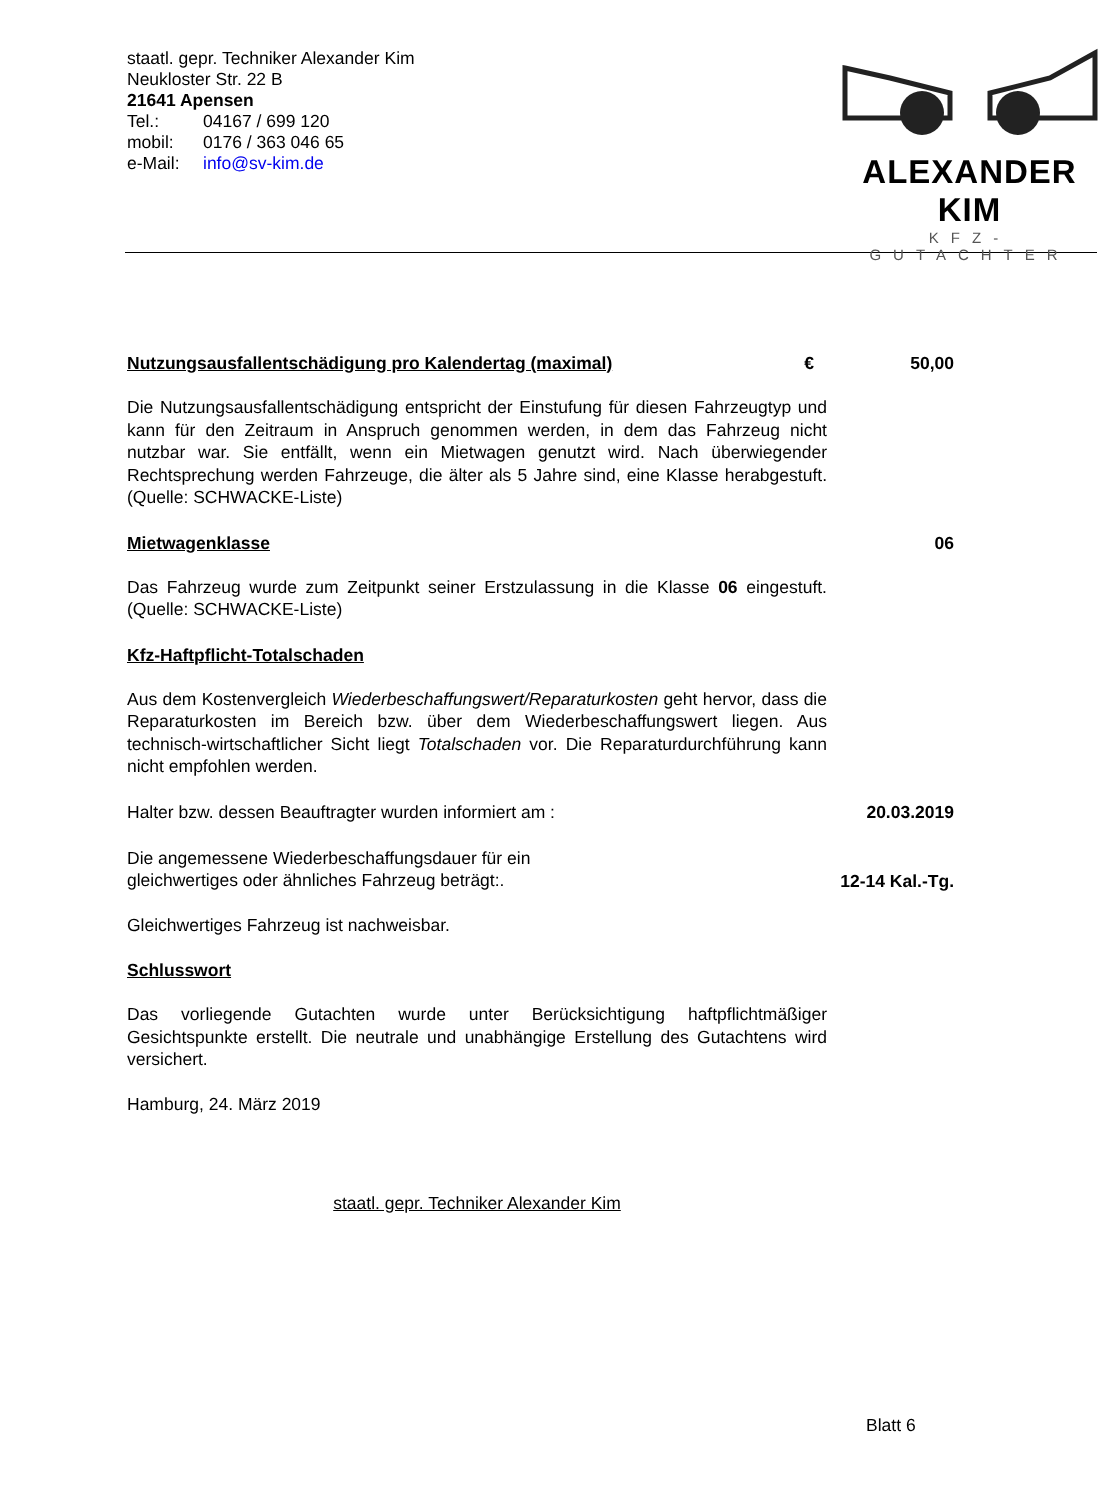staatl. gepr. Techniker Alexander Kim
Neukloster Str. 22 B
21641 Apensen
Tel.: 04167 / 699 120
mobil: 0176 / 363 046 65
e-Mail: info@sv-kim.de
ALEXANDER KIM
KFZ-GUTACHTER
Nutzungsausfallentschädigung pro Kalendertag (maximal)
€ 50,00
Die Nutzungsausfallentschädigung entspricht der Einstufung für diesen Fahrzeugtyp und kann für den Zeitraum in Anspruch genommen werden, in dem das Fahrzeug nicht nutzbar war. Sie entfällt, wenn ein Mietwagen genutzt wird. Nach überwiegender Rechtsprechung werden Fahrzeuge, die älter als 5 Jahre sind, eine Klasse herabgestuft. (Quelle: SCHWACKE-Liste)
Mietwagenklasse 06
Das Fahrzeug wurde zum Zeitpunkt seiner Erstzulassung in die Klasse 06 eingestuft. (Quelle: SCHWACKE-Liste)
Kfz-Haftpflicht-Totalschaden
Aus dem Kostenvergleich Wiederbeschaffungswert/Reparaturkosten geht hervor, dass die Reparaturkosten im Bereich bzw. über dem Wiederbeschaffungswert liegen. Aus technisch-wirtschaftlicher Sicht liegt Totalschaden vor. Die Reparaturdurchführung kann nicht empfohlen werden.
Halter bzw. dessen Beauftragter wurden informiert am :
20.03.2019
Die angemessene Wiederbeschaffungsdauer für ein gleichwertiges oder ähnliches Fahrzeug beträgt:.
12-14 Kal.-Tg.
Gleichwertiges Fahrzeug ist nachweisbar.
Schlusswort
Das vorliegende Gutachten wurde unter Berücksichtigung haftpflichtmäßiger Gesichtspunkte erstellt. Die neutrale und unabhängige Erstellung des Gutachtens wird versichert.
Hamburg, 24. März 2019
staatl. gepr. Techniker Alexander Kim
Blatt 6